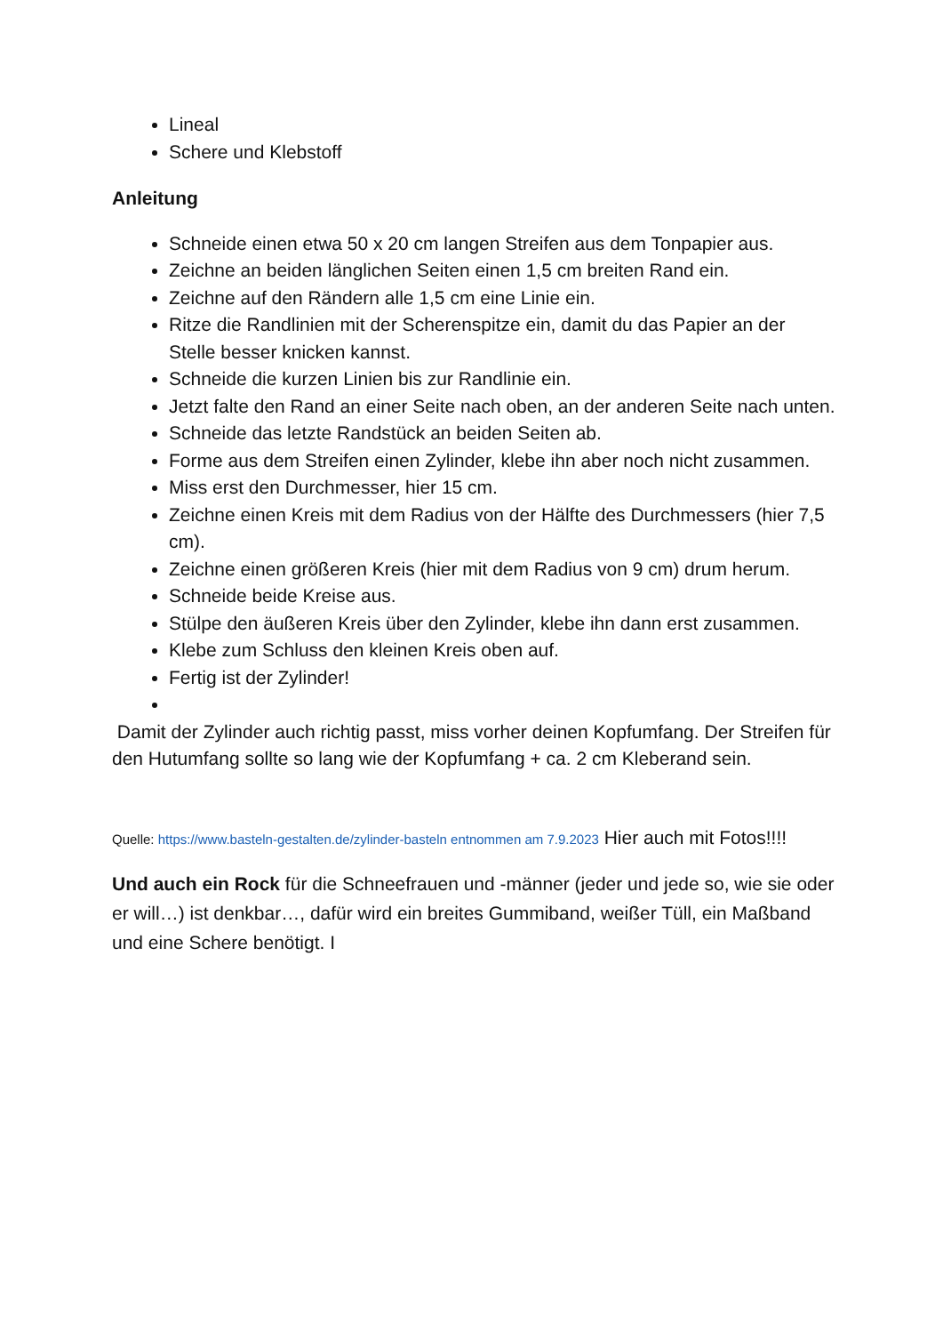Lineal
Schere und Klebstoff
Anleitung
Schneide einen etwa 50 x 20 cm langen Streifen aus dem Tonpapier aus.
Zeichne an beiden länglichen Seiten einen 1,5 cm breiten Rand ein.
Zeichne auf den Rändern alle 1,5 cm eine Linie ein.
Ritze die Randlinien mit der Scherenspitze ein, damit du das Papier an der Stelle besser knicken kannst.
Schneide die kurzen Linien bis zur Randlinie ein.
Jetzt falte den Rand an einer Seite nach oben, an der anderen Seite nach unten.
Schneide das letzte Randstück an beiden Seiten ab.
Forme aus dem Streifen einen Zylinder, klebe ihn aber noch nicht zusammen.
Miss erst den Durchmesser, hier 15 cm.
Zeichne einen Kreis mit dem Radius von der Hälfte des Durchmessers (hier 7,5 cm).
Zeichne einen größeren Kreis (hier mit dem Radius von 9 cm) drum herum.
Schneide beide Kreise aus.
Stülpe den äußeren Kreis über den Zylinder, klebe ihn dann erst zusammen.
Klebe zum Schluss den kleinen Kreis oben auf.
Fertig ist der Zylinder!
Damit der Zylinder auch richtig passt, miss vorher deinen Kopfumfang. Der Streifen für den Hutumfang sollte so lang wie der Kopfumfang + ca. 2 cm Kleberand sein.
Quelle: https://www.basteln-gestalten.de/zylinder-basteln entnommen am 7.9.2023 Hier auch mit Fotos!!!!
Und auch ein Rock für die Schneefrauen und -männer (jeder und jede so, wie sie oder er will…) ist denkbar…, dafür wird ein breites Gummiband, weißer Tüll, ein Maßband und eine Schere benötigt. I